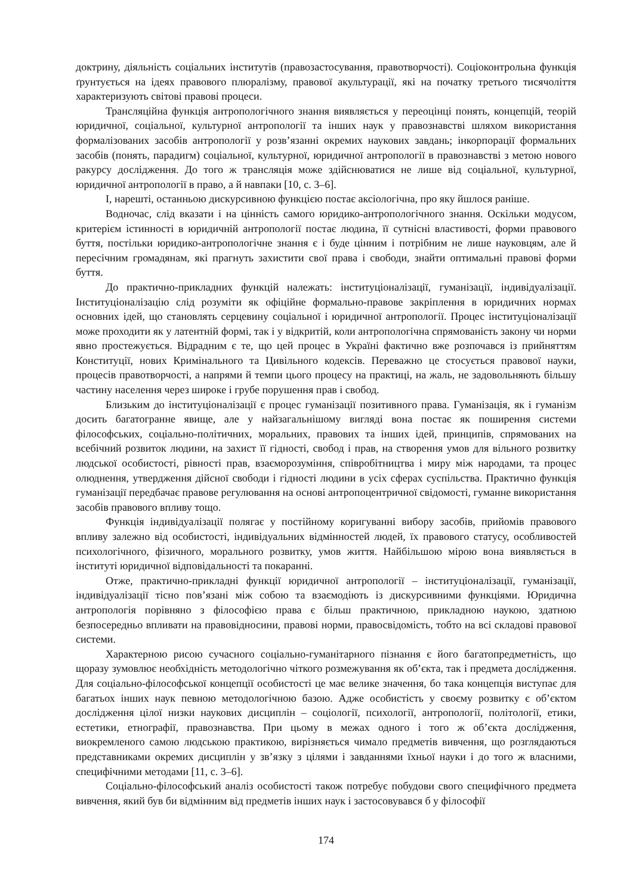доктрину, діяльність соціальних інститутів (правозастосування, правотворчості). Соціоконтрольна функція ґрунтується на ідеях правового плюралізму, правової акультурації, які на початку третього тисячоліття характеризують світові правові процеси.
Трансляційна функція антропологічного знання виявляється у переоцінці понять, концепцій, теорій юридичної, соціальної, культурної антропології та інших наук у правознавстві шляхом використання формалізованих засобів антропології у розв’язанні окремих наукових завдань; інкорпорації формальних засобів (понять, парадигм) соціальної, культурної, юридичної антропології в правознавстві з метою нового ракурсу дослідження. До того ж трансляція може здійснюватися не лише від соціальної, культурної, юридичної антропології в право, а й навпаки [10, с. 3–6].
І, нарешті, останньою дискурсивною функцією постає аксіологічна, про яку йшлося раніше.
Водночас, слід вказати і на цінність самого юридико-антропологічного знання. Оскільки модусом, критерієм істинності в юридичній антропології постає людина, її сутнісні властивості, форми правового буття, постільки юридико-антропологічне знання є і буде цінним і потрібним не лише науковцям, але й пересічним громадянам, які прагнуть захистити свої права і свободи, знайти оптимальні правові форми буття.
До практично-прикладних функцій належать: інституціоналізації, гуманізації, індивідуалізації. Інституціоналізацію слід розуміти як офіційне формально-правове закріплення в юридичних нормах основних ідей, що становлять серцевину соціальної і юридичної антропології. Процес інституціоналізації може проходити як у латентній формі, так і у відкритій, коли антропологічна спрямованість закону чи норми явно простежується. Відрадним є те, що цей процес в Україні фактично вже розпочався із прийняттям Конституції, нових Кримінального та Цивільного кодексів. Переважно це стосується правової науки, процесів правотворчості, а напрями й темпи цього процесу на практиці, на жаль, не задовольняють більшу частину населення через широке і грубе порушення прав і свобод.
Близьким до інституціоналізації є процес гуманізації позитивного права. Гуманізація, як і гуманізм досить багатогранне явище, але у найзагальнішому вигляді вона постає як поширення системи філософських, соціально-політичних, моральних, правових та інших ідей, принципів, спрямованих на всебічний розвиток людини, на захист її гідності, свобод і прав, на створення умов для вільного розвитку людської особистості, рівності прав, взаєморозуміння, співробітництва і миру між народами, та процес олюднення, утвердження дійсної свободи і гідності людини в усіх сферах суспільства. Практично функція гуманізації передбачає правове регулювання на основі антропоцентричної свідомості, гуманне використання засобів правового впливу тощо.
Функція індивідуалізації полягає у постійному коригуванні вибору засобів, прийомів правового впливу залежно від особистості, індивідуальних відмінностей людей, їх правового статусу, особливостей психологічного, фізичного, морального розвитку, умов життя. Найбільшою мірою вона виявляється в інституті юридичної відповідальності та покаранні.
Отже, практично-прикладні функції юридичної антропології – інституціоналізації, гуманізації, індивідуалізації тісно пов’язані між собою та взаємодіють із дискурсивними функціями. Юридична антропологія порівняно з філософією права є більш практичною, прикладною наукою, здатною безпосередньо впливати на правовідносини, правові норми, правосвідомість, тобто на всі складові правової системи.
Характерною рисою сучасного соціально-гуманітарного пізнання є його багатопредметність, що щоразу зумовлює необхідність методологічно чіткого розмежування як об’єкта, так і предмета дослідження. Для соціально-філософської концепції особистості це має велике значення, бо така концепція виступає для багатьох інших наук певною методологічною базою. Адже особистість у своєму розвитку є об’єктом дослідження цілої низки наукових дисциплін – соціології, психології, антропології, політології, етики, естетики, етнографії, правознавства. При цьому в межах одного і того ж об’єкта дослідження, виокремленого самою людською практикою, вирізняється чимало предметів вивчення, що розглядаються представниками окремих дисциплін у зв’язку з цілями і завданнями їхньої науки і до того ж власними, специфічними методами [11, с. 3–6].
Соціально-філософський аналіз особистості також потребує побудови свого специфічного предмета вивчення, який був би відмінним від предметів інших наук і застосовувався б у філософії
174